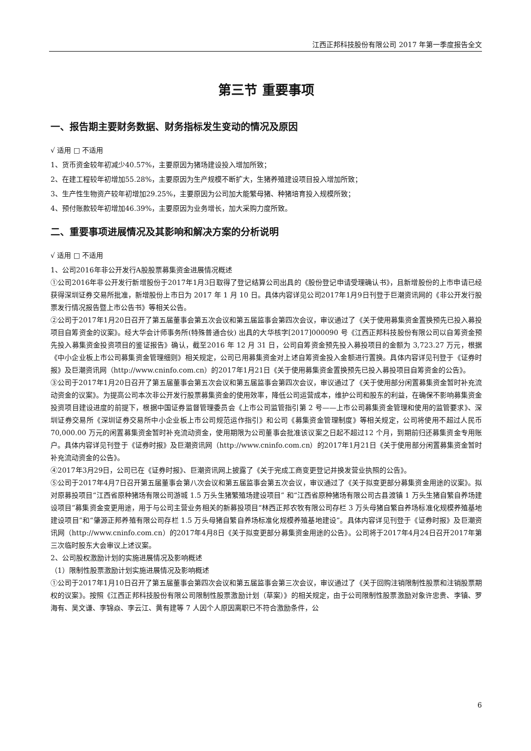江西正邦科技股份有限公司 2017 年第一季度报告全文
第三节 重要事项
一、报告期主要财务数据、财务指标发生变动的情况及原因
√ 适用 □ 不适用
1、货币资金较年初减少40.57%，主要原因为猪场建设投入增加所致；
2、在建工程较年初增加55.28%，主要原因为生产规模不断扩大，生猪养殖建设项目投入增加所致；
3、生产性生物资产较年初增加29.25%，主要原因为公司加大能繁母猪、种猪培育投入规模所致；
4、预付账款较年初增加46.39%，主要原因为业务增长，加大采购力度所致。
二、重要事项进展情况及其影响和解决方案的分析说明
√ 适用 □ 不适用
1、公司2016年非公开发行A股股票募集资金进展情况概述
①公司2016年非公开发行新增股份于2017年1月3日取得了登记结算公司出具的《股份登记申请受理确认书》，且新增股份的上市申请已经获得深圳证券交易所批准，新增股份上市日为 2017 年 1 月 10 日。具体内容详见公司2017年1月9日刊登于巨潮资讯网的《非公开发行股票发行情况报告暨上市公告书》等相关公告。
②公司于2017年1月20日召开了第五届董事会第五次会议和第五届监事会第四次会议，审议通过了《关于使用募集资金置换预先已投入募投项目自筹资金的议案》。经大华会计师事务所(特殊普通合伙) 出具的大华核字[2017]000090 号《江西正邦科技股份有限公司以自筹资金预先投入募集资金投资项目的鉴证报告》确认，截至2016 年 12 月 31 日，公司自筹资金预先投入募投项目的金额为 3,723.27 万元，根据《中小企业板上市公司募集资金管理细则》相关规定，公司已用募集资金对上述自筹资金投入金额进行置换。具体内容详见刊登于《证券时报》及巨潮资讯网（http://www.cninfo.com.cn）的2017年1月21日《关于使用募集资金置换预先已投入募投项目自筹资金的公告》。
③公司于2017年1月20日召开了第五届董事会第五次会议和第五届监事会第四次会议，审议通过了《关于使用部分闲置募集资金暂时补充流动资金的议案》。为提高公司本次非公开发行股票募集资金的使用效率，降低公司运营成本，维护公司和股东的利益，在确保不影响募集资金投资项目建设进度的前提下，根据中国证券监督管理委员会《上市公司监管指引第 2 号——上市公司募集资金管理和使用的监管要求》、深圳证券交易所《深圳证券交易所中小企业板上市公司规范运作指引》和公司《募集资金管理制度》等相关规定，公司将使用不超过人民币 70,000.00 万元的闲置募集资金暂时补充流动资金，使用期限为公司董事会批准该议案之日起不超过12 个月，到期前归还募集资金专用账户。具体内容详见刊登于《证券时报》及巨潮资讯网（http://www.cninfo.com.cn）的2017年1月21日《关于使用部分闲置募集资金暂时补充流动资金的公告》。
④2017年3月29日，公司已在《证券时报》、巨潮资讯网上披露了《关于完成工商变更登记并换发营业执照的公告》。
⑤公司于2017年4月7日召开第五届董事会第八次会议和第五届监事会第五次会议，审议通过了《关于拟变更部分募集资金用途的议案》。拟对原募投项目“江西省原种猪场有限公司游城 1.5 万头生猪繁殖场建设项目” 和“江西省原种猪场有限公司古县渡镇 1 万头生猪自繁自养场建设项目”募集资金变更用途，用于与公司主营业务相关的新募投项目“林西正邦农牧有限公司存栏 3 万头母猪自繁自养场标准化规模养殖基地建设项目”和“肇源正邦养殖有限公司存栏 1.5 万头母猪自繁自养场标准化规模养殖基地建设”。具体内容详见刊登于《证券时报》及巨潮资讯网（http://www.cninfo.com.cn）的2017年4月8日《关于拟变更部分募集资金用途的公告》。公司将于2017年4月24日召开2017年第三次临时股东大会审议上述议案。
2、公司股权激励计划的实施进展情况及影响概述
（1）限制性股票激励计划实施进展情况及影响概述
①公司于2017年1月10日召开了第五届董事会第四次会议和第五届监事会第三次会议，审议通过了《关于回购注销限制性股票和注销股票期权的议案》。按照《江西正邦科技股份有限公司限制性股票激励计划（草案）》的相关规定，由于公司限制性股票激励对象许忠贵、李镇、罗海有、吴文谦、李锦焱、李云江、黄有建等 7 人因个人原因离职已不符合激励条件，公
6